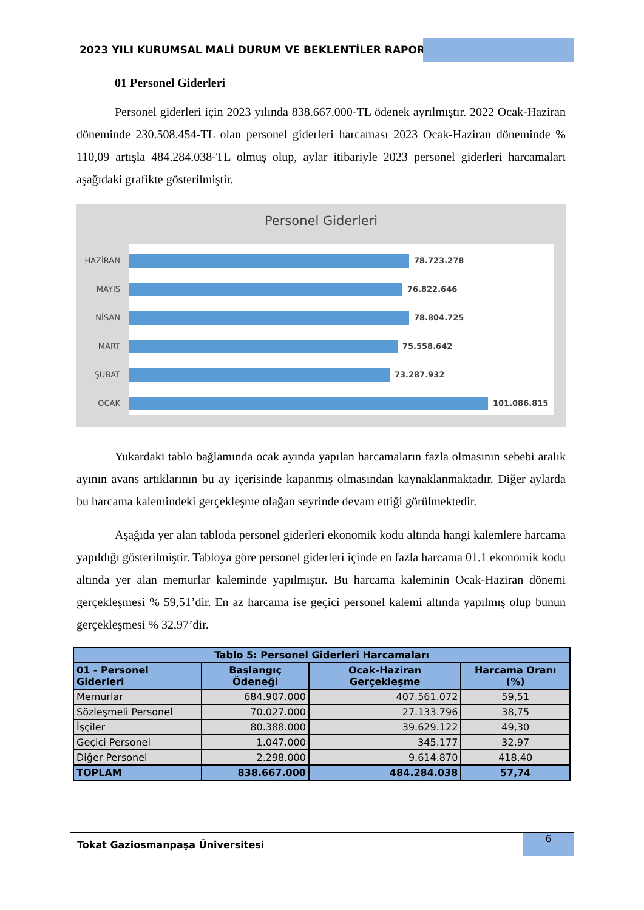2023 YILI KURUMSAL MALİ DURUM VE BEKLENTİLER RAPORU
01 Personel Giderleri
Personel giderleri için 2023 yılında 838.667.000-TL ödenek ayrılmıştır. 2022 Ocak-Haziran döneminde 230.508.454-TL olan personel giderleri harcaması 2023 Ocak-Haziran döneminde % 110,09 artışla 484.284.038-TL olmuş olup, aylar itibariyle 2023 personel giderleri harcamaları aşağıdaki grafikte gösterilmiştir.
Personel Giderleri
HAZİRAN 78.723.278
MAYIS 76.822.646
NİSAN 78.804.725
MART 75.558.642
ŞUBAT 73.287.932
OCAK 101.086.815
Yukardaki tablo bağlamında ocak ayında yapılan harcamaların fazla olmasının sebebi aralık ayının avans artıklarının bu ay içerisinde kapanmış olmasından kaynaklanmaktadır. Diğer aylarda bu harcama kalemindeki gerçekleşme olağan seyrinde devam ettiği görülmektedir.
Aşağıda yer alan tabloda personel giderleri ekonomik kodu altında hangi kalemlere harcama yapıldığı gösterilmiştir. Tabloya göre personel giderleri içinde en fazla harcama 01.1 ekonomik kodu altında yer alan memurlar kaleminde yapılmıştır. Bu harcama kaleminin Ocak-Haziran dönemi gerçekleşmesi % 59,51’dir. En az harcama ise geçici personel kalemi altında yapılmış olup bunun gerçekleşmesi % 32,97’dir.
| Tablo 5: Personel Giderleri Harcamaları | | | |
| --- | --- | --- | --- |
| 01 - Personel Giderleri | Başlangıç Ödeneği | Ocak-Haziran Gerçekleşme | Harcama Oranı (%) |
| Memurlar | 684.907.000 | 407.561.072 | 59,51 |
| Sözleşmeli Personel | 70.027.000 | 27.133.796 | 38,75 |
| İşçiler | 80.388.000 | 39.629.122 | 49,30 |
| Geçici Personel | 1.047.000 | 345.177 | 32,97 |
| Diğer Personel | 2.298.000 | 9.614.870 | 418,40 |
| TOPLAM | 838.667.000 | 484.284.038 | 57,74 |
Tokat Gaziosmanpaşa Üniversitesi
6